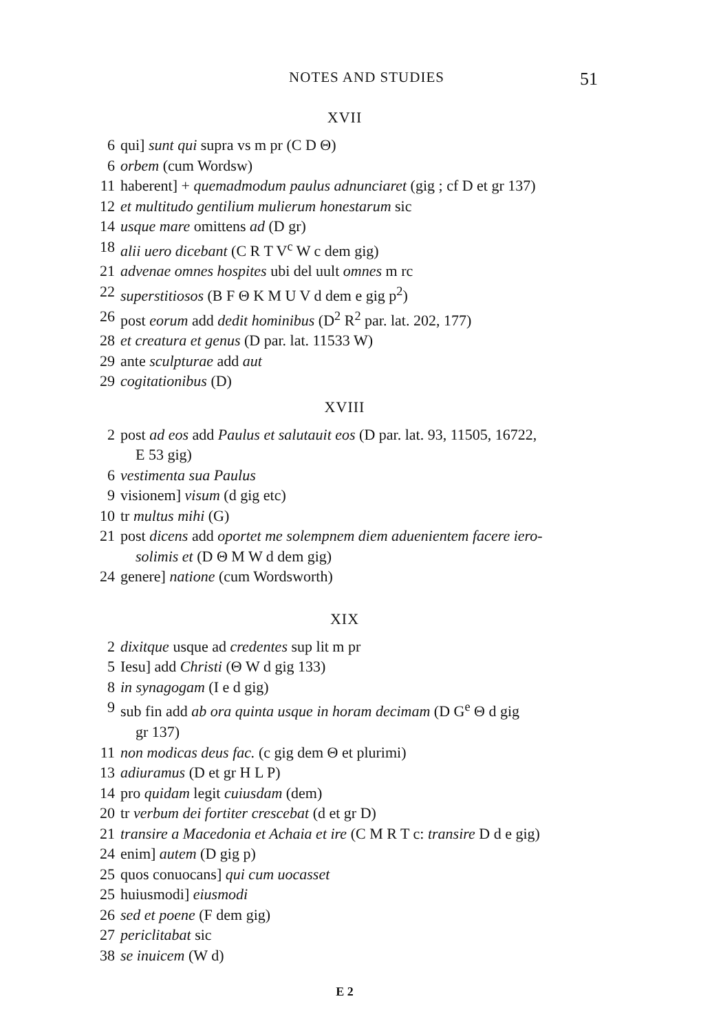NOTES AND STUDIES 51
XVII
6 qui] sunt qui supra vs m pr (C D Θ)
6 orbem (cum Wordsw)
11 haberent] + quemadmodum paulus adnunciaret (gig ; cf D et gr 137)
12 et multitudo gentilium mulierum honestarum sic
14 usque mare omittens ad (D gr)
18 alii uero dicebant (C R T V<sup>c</sup> W c dem gig)
21 advenae omnes hospites ubi del uult omnes m rc
22 superstitiosos (B F Θ K M U V d dem e gig p<sup>2</sup>)
26 post eorum add dedit hominibus (D<sup>2</sup> R<sup>2</sup> par. lat. 202, 177)
28 et creatura et genus (D par. lat. 11533 W)
29 ante sculpturae add aut
29 cogitationibus (D)
XVIII
2 post ad eos add Paulus et salutauit eos (D par. lat. 93, 11505, 16722,
E 53 gig)
6 vestimenta sua Paulus
9 visionem] visum (d gig etc)
10 tr multus mihi (G)
21 post dicens add oportet me solempnem diem aduenientem facere iero-
solimis et (D Θ M W d dem gig)
24 genere] natione (cum Wordsworth)
XIX
2 dixitque usque ad credentes sup lit m pr
5 Iesu] add Christi (Θ W d gig 133)
8 in synagogam (I e d gig)
9 sub fin add ab ora quinta usque in horam decimam (D G<sup>e</sup> Θ d gig
gr 137)
11 non modicas deus fac. (c gig dem Θ et plurimi)
13 adiuramus (D et gr H L P)
14 pro quidam legit cuiusdam (dem)
20 tr verbum dei fortiter crescebat (d et gr D)
21 transire a Macedonia et Achaia et ire (C M R T c: transire D d e gig)
24 enim] autem (D gig p)
25 quos conuocans] qui cum uocasset
25 huiusmodi] eiusmodi
26 sed et poene (F dem gig)
27 periclitabat sic
38 se inuicem (W d)
E 2